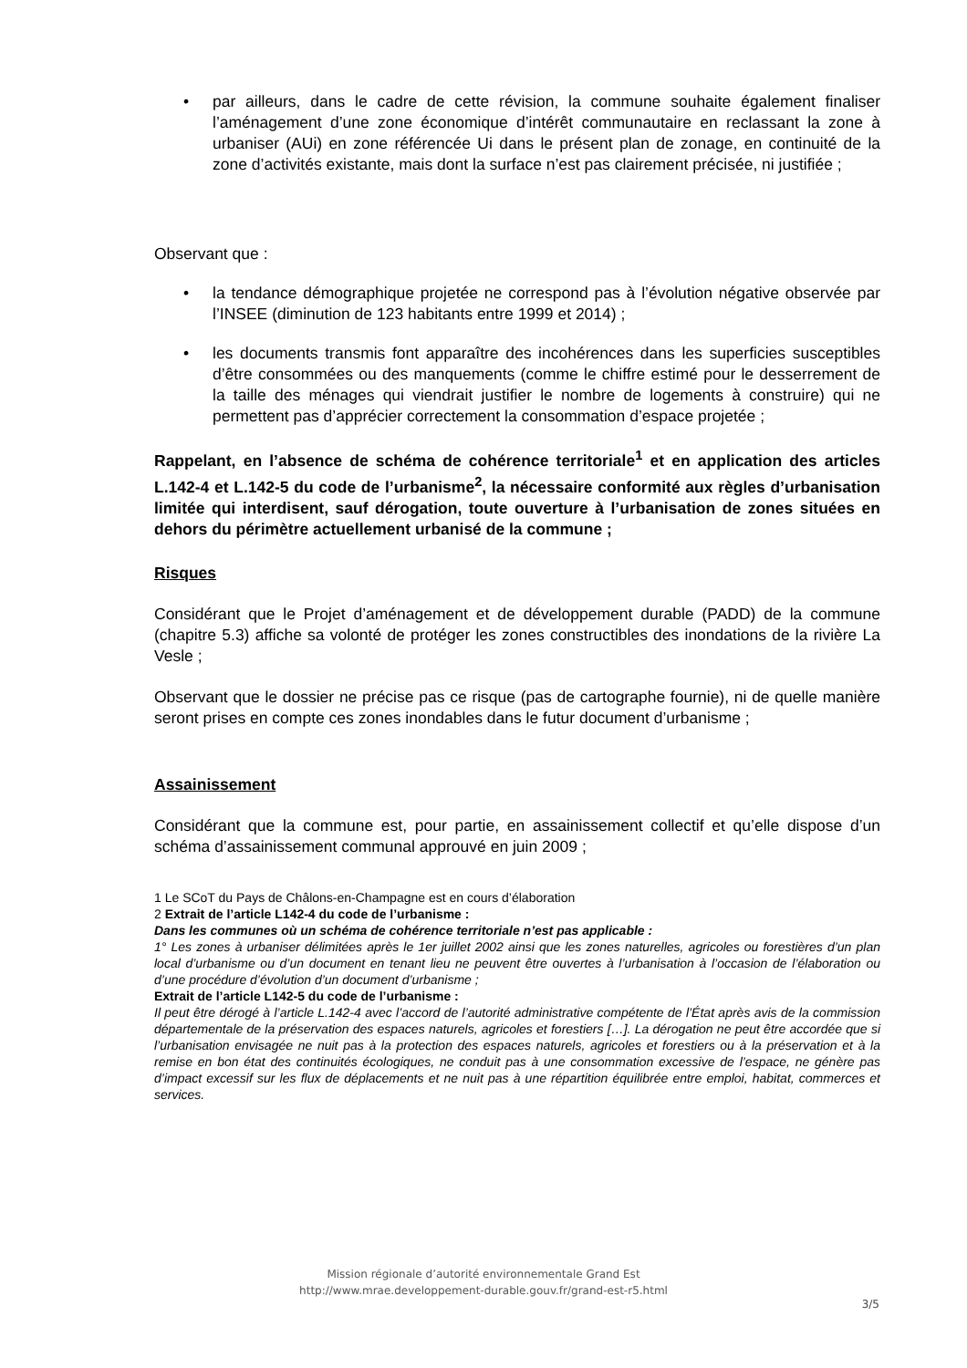• par ailleurs, dans le cadre de cette révision, la commune souhaite également finaliser l’aménagement d’une zone économique d’intérêt communautaire en reclassant la zone à urbaniser (AUi) en zone référencée Ui dans le présent plan de zonage, en continuité de la zone d’activités existante, mais dont la surface n’est pas clairement précisée, ni justifiée ;
Observant que :
• la tendance démographique projetée ne correspond pas à l’évolution négative observée par l’INSEE (diminution de 123 habitants entre 1999 et 2014) ;
• les documents transmis font apparaître des incohérences dans les superficies susceptibles d’être consommées ou des manquements (comme le chiffre estimé pour le desserrement de la taille des ménages qui viendrait justifier le nombre de logements à construire) qui ne permettent pas d’apprécier correctement la consommation d’espace projetée ;
Rappelant, en l’absence de schéma de cohérence territoriale<sup>1</sup> et en application des articles L.142-4 et L.142-5 du code de l’urbanisme<sup>2</sup>, la nécessaire conformité aux règles d’urbanisation limitée qui interdisent, sauf dérogation, toute ouverture à l’urbanisation de zones situées en dehors du périmètre actuellement urbanisé de la commune ;
Risques
Considérant que le Projet d’aménagement et de développement durable (PADD) de la commune (chapitre 5.3) affiche sa volonté de protéger les zones constructibles des inondations de la rivière La Vesle ;
Observant que le dossier ne précise pas ce risque (pas de cartographe fournie), ni de quelle manière seront prises en compte ces zones inondables dans le futur document d’urbanisme ;
Assainissement
Considérant que la commune est, pour partie, en assainissement collectif et qu’elle dispose d’un schéma d’assainissement communal approuvé en juin 2009 ;
1 Le SCoT du Pays de Châlons-en-Champagne est en cours d’élaboration
2 Extrait de l’article L142-4 du code de l’urbanisme :
Dans les communes où un schéma de cohérence territoriale n’est pas applicable :
1° Les zones à urbaniser délimitées après le 1er juillet 2002 ainsi que les zones naturelles, agricoles ou forestières d’un plan local d’urbanisme ou d’un document en tenant lieu ne peuvent être ouvertes à l’urbanisation à l’occasion de l’élaboration ou d’une procédure d’évolution d’un document d’urbanisme ;
Extrait de l’article L142-5 du code de l’urbanisme :
Il peut être dérogé à l’article L.142-4 avec l’accord de l’autorité administrative compétente de l’État après avis de la commission départementale de la préservation des espaces naturels, agricoles et forestiers […]. La dérogation ne peut être accordée que si l’urbanisation envisagée ne nuit pas à la protection des espaces naturels, agricoles et forestiers ou à la préservation et à la remise en bon état des continuités écologiques, ne conduit pas à une consommation excessive de l’espace, ne génère pas d’impact excessif sur les flux de déplacements et ne nuit pas à une répartition équilibrée entre emploi, habitat, commerces et services.
Mission régionale d’autorité environnementale Grand Est
http://www.mrae.developpement-durable.gouv.fr/grand-est-r5.html
3/5